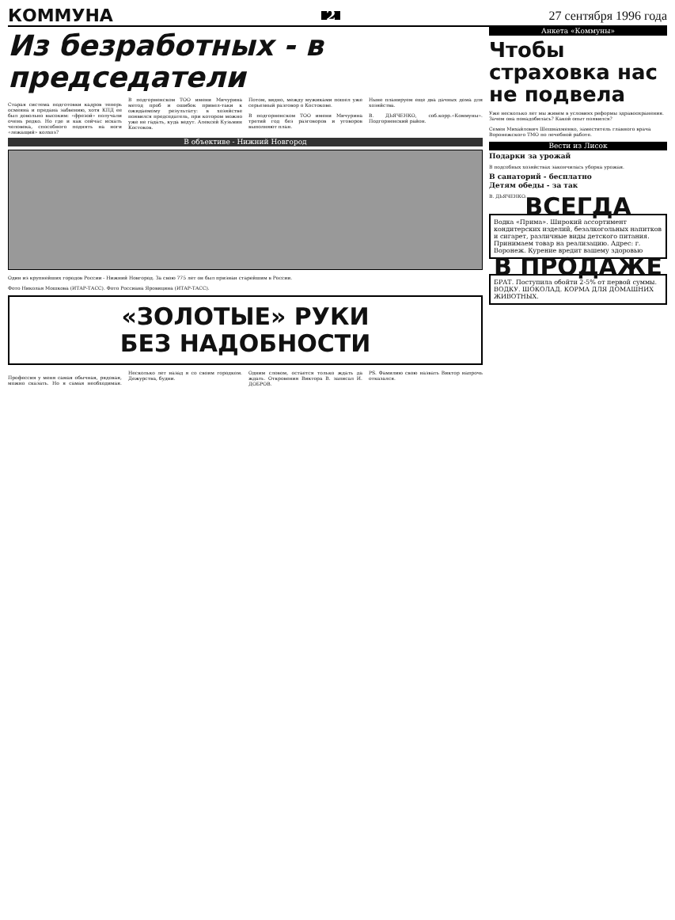КОММУНА 2 27 сентября 1996 года
Из безработных - в председатели
Старая система подготовки кадров теперь осмеяна и предана забвению, хотя КПД ее был довольно высоким: «фрезой» получали очень редко. Но где и как сейчас искать человека, способного поднять на ноги «лежащий» колхоз?
В подгорненском ТОО имени Мичурина метод проб и ошибок привел-таки к ожидаемому результату: в хозяйстве появился председатель, при котором можно уже не гадать, куда ведут. Алексей Кузьмин Костоков.
Потом, видно, между мужиками пошел уже серьезный разговор о Костокове.
В подгорненском ТОО имени Мичурина третий год без разговоров и уговоров выполняют план.
Ныне планируем еще два дачных дома для хозяйства.
В. ДЬЯЧЕНКО, соб.корр.«Коммуны». Подгорненский район.
В объективе - Нижний Новгород
Один из крупнейших городов России - Нижний Новгород. За свою 775 лет он был признан старейшим в России.
Фото Николая Мошкова (ИТАР-ТАСС). Фото Россиана Яровицина (ИТАР-ТАСС).
«ЗОЛОТЫЕ» РУКИ
БЕЗ НАДОБНОСТИ
Профессия у меня самая обычная, рядовая, можно сказать. Но я самая необходимая. Несколько лет назад я со своим городком. Дежурства, будни.
Одним словом, остается только ждать да ждать. Откровения Виктора В. записал И. ДОБРОВ.
PS. Фамилию свою назвать Виктор напрочь отказался.
Анкета «Коммуны»
Чтобы страховка нас не подвела
Уже несколько лет мы живем в условиях реформы здравоохранения. Зачем она понадобилась? Какой опыт появился?
Семен Михайлович Шешнахменко, заместитель главного врача Воронежского ТМО по лечебной работе.
Вести из Лисок
Подарки за урожай
В подсобных хозяйствах закончилась уборка урожая.
В санаторий - бесплатно
Детям обеды - за так
В. ДЬЯЧЕНКО.
ВСЕГДА
Водка «Прима». Широкий ассортимент кондитерских изделий, безалкогольных напитков и сигарет, различные виды детского питания. Принимаем товар на реализацию. Адрес: г. Воронеж. Курение вредит вашему здоровью
В ПРОДАЖЕ
БРАТ. Поступила обойти 2-5% от первой суммы. ВОДКУ. ШОКОЛАД. КОРМА ДЛЯ ДОМАШНИХ ЖИВОТНЫХ.